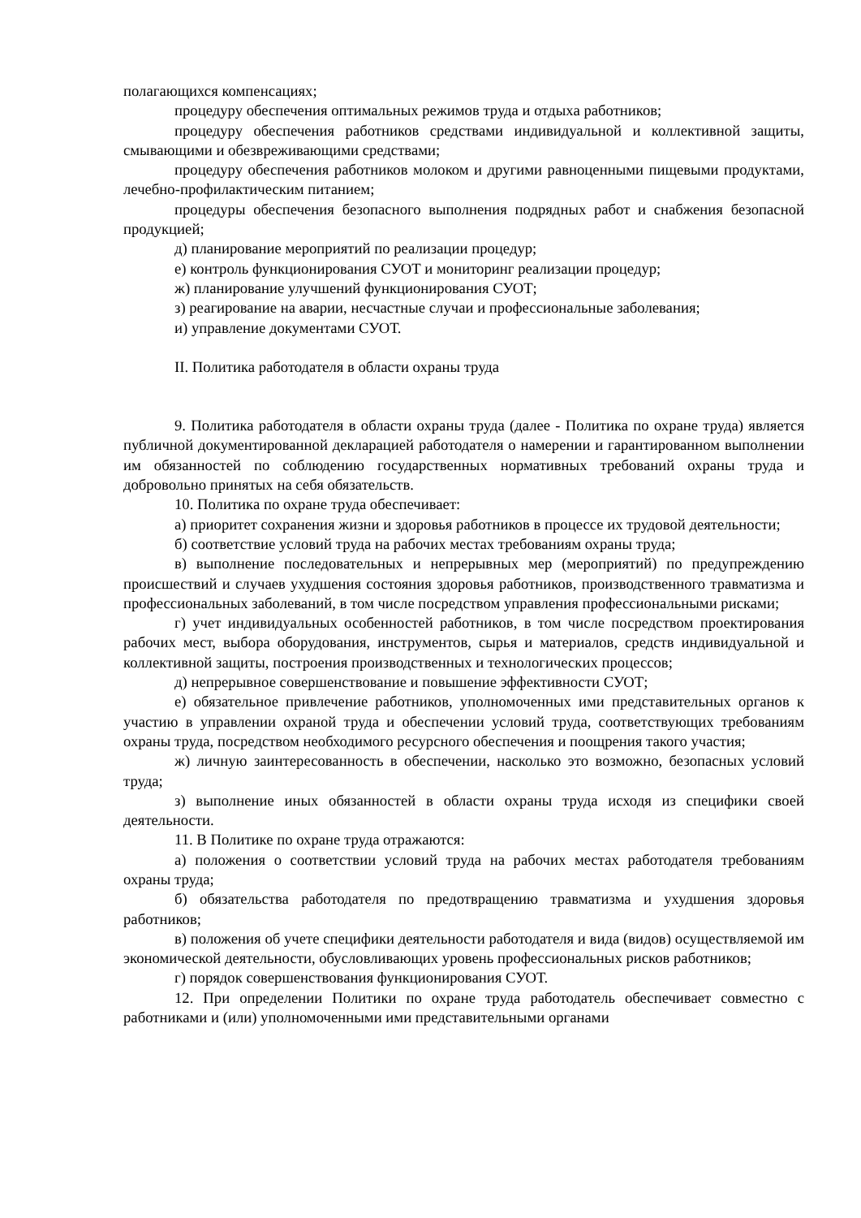полагающихся компенсациях;
процедуру обеспечения оптимальных режимов труда и отдыха работников;
процедуру обеспечения работников средствами индивидуальной и коллективной защиты, смывающими и обезвреживающими средствами;
процедуру обеспечения работников молоком и другими равноценными пищевыми продуктами, лечебно-профилактическим питанием;
процедуры обеспечения безопасного выполнения подрядных работ и снабжения безопасной продукцией;
д) планирование мероприятий по реализации процедур;
е) контроль функционирования СУОТ и мониторинг реализации процедур;
ж) планирование улучшений функционирования СУОТ;
з) реагирование на аварии, несчастные случаи и профессиональные заболевания;
и) управление документами СУОТ.
II. Политика работодателя в области охраны труда
9. Политика работодателя в области охраны труда (далее - Политика по охране труда) является публичной документированной декларацией работодателя о намерении и гарантированном выполнении им обязанностей по соблюдению государственных нормативных требований охраны труда и добровольно принятых на себя обязательств.
10. Политика по охране труда обеспечивает:
а) приоритет сохранения жизни и здоровья работников в процессе их трудовой деятельности;
б) соответствие условий труда на рабочих местах требованиям охраны труда;
в) выполнение последовательных и непрерывных мер (мероприятий) по предупреждению происшествий и случаев ухудшения состояния здоровья работников, производственного травматизма и профессиональных заболеваний, в том числе посредством управления профессиональными рисками;
г) учет индивидуальных особенностей работников, в том числе посредством проектирования рабочих мест, выбора оборудования, инструментов, сырья и материалов, средств индивидуальной и коллективной защиты, построения производственных и технологических процессов;
д) непрерывное совершенствование и повышение эффективности СУОТ;
е) обязательное привлечение работников, уполномоченных ими представительных органов к участию в управлении охраной труда и обеспечении условий труда, соответствующих требованиям охраны труда, посредством необходимого ресурсного обеспечения и поощрения такого участия;
ж) личную заинтересованность в обеспечении, насколько это возможно, безопасных условий труда;
з) выполнение иных обязанностей в области охраны труда исходя из специфики своей деятельности.
11. В Политике по охране труда отражаются:
а) положения о соответствии условий труда на рабочих местах работодателя требованиям охраны труда;
б) обязательства работодателя по предотвращению травматизма и ухудшения здоровья работников;
в) положения об учете специфики деятельности работодателя и вида (видов) осуществляемой им экономической деятельности, обусловливающих уровень профессиональных рисков работников;
г) порядок совершенствования функционирования СУОТ.
12. При определении Политики по охране труда работодатель обеспечивает совместно с работниками и (или) уполномоченными ими представительными органами